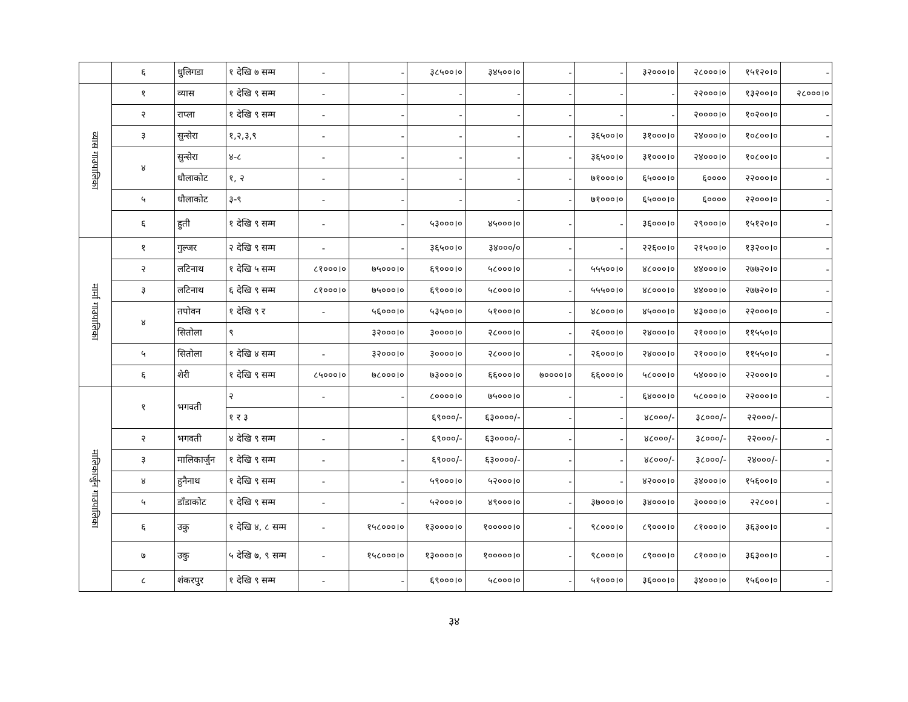| | ६ | धुलिगडा | १ देखि ७ सम्म | - | - | ३८५००।० | ३४५००।० | - | - | ३२०००।० | २८०००।० | १५१२०।० | - |
| व्यास गाउपालिका | १ | व्यास | १ देखि ९ सम्म | - | - | - | - | - | - | - | २२०००।० | १३२००।० | २८०००।० |
| | २ | राप्ला | १ देखि ९ सम्म | - | - | - | - | - | - | - | २००००।० | १०२००।० | - |
| | ३ | सुन्सेरा | १,२,३,९ | - | - | - | - | - | ३६५००।० | ३१०००।० | २४०००।० | १०८००।० | - |
| | ४ | सुन्सेरा | ४-८ | - | - | - | - | - | ३६५००।० | ३१०००।० | २४०००।० | १०८००।० | - |
| | | धौलाकोट | १, २ | - | - | - | - | - | ७१०००।० | ६५०००।० | ६०००० | २२०००।० | - |
| | ५ | धौलाकोट | ३-९ | - | - | - | - | - | ७१०००।० | ६५०००।० | ६०००० | २२०००।० | - |
| | ६ | हुती | १ देखि ९ सम्म | - | - | ५३०००।० | ४५०००।० | - | - | ३६०००।० | २९०००।० | १५१२०।० | - |
| मार्मा गाउपालिका | १ | गुल्जर | २ देखि ९ सम्म | - | - | ३६५००।० | ३४०००/० | - | - | २२६००।० | २१५००।० | १३२००।० | - |
| | २ | लटिनाथ | १ देखि ५ सम्म | ८१०००।० | ७५०००।० | ६९०००।० | ५८०००।० | - | ५५५००।० | ४८०००।० | ४४०००।० | २७७२०।० | - |
| | ३ | लटिनाथ | ६ देखि ९ सम्म | ८१०००।० | ७५०००।० | ६९०००।० | ५८०००।० | - | ५५५००।० | ४८०००।० | ४४०००।० | २७७२०।० | - |
| | ४ | तपोवन | १ देखि ९ र | - | ५६०००।० | ५३५००।० | ५१०००।० | - | ४८०००।० | ४५०००।० | ४३०००।० | २२०००।० | - |
| | | सितोला | ९ | | ३२०००।० | ३००००।० | २८०००।० | - | २६०००।० | २४०००।० | २१०००।० | ११५५०।० | |
| | ५ | सितोला | १ देखि ४ सम्म | - | ३२०००।० | ३००००।० | २८०००।० | - | २६०००।० | २४०००।० | २१०००।० | ११५५०।० | - |
| | ६ | शेरी | १ देखि ९ सम्म | ८५०००।० | ७८०००।० | ७३०००।० | ६६०००।० | ७००००।० | ६६०००।० | ५८०००।० | ५४०००।० | २२०००।० | - |
| मालिकार्जुन गाउपालिका | १ | भगवती | २ | - | - | ८००००।० | ७५०००।० | - | - | ६४०००।० | ५८०००।० | २२०००।० | - |
| | | | १ र ३ | | | ६९०००/- | ६३००००/- | - | - | ४८०००/- | ३८०००/- | २२०००/- | |
| | २ | भगवती | ४ देखि ९ सम्म | - | - | ६९०००/- | ६३००००/- | - | - | ४८०००/- | ३८०००/- | २२०००/- | - |
| | ३ | मालिकार्जुन | १ देखि ९ सम्म | - | - | ६९०००/- | ६३००००/- | - | - | ४८०००/- | ३८०००/- | २४०००/- | - |
| | ४ | हुनैनाथ | १ देखि ९ सम्म | - | - | ५९०००।० | ५२०००।० | - | - | ४२०००।० | ३४०००।० | १५६००।० | - |
| | ५ | डाँडाकोट | १ देखि ९ सम्म | - | - | ५२०००।० | ४९०००।० | - | ३७०००।० | ३४०००।० | ३००००।० | २२८००। | - |
| | ६ | उकु | १ देखि ४, ८ सम्म | - | १५८०००।० | १३००००।० | १०००००।० | - | ९८०००।० | ८९०००।० | ८१०००।० | ३६३००।० | - |
| | ७ | उकु | ५ देखि ७, ९ सम्म | - | १५८०००।० | १३००००।० | १०००००।० | - | ९८०००।० | ८९०००।० | ८१०००।० | ३६३००।० | - |
| | ८ | शंकरपुर | १ देखि ९ सम्म | - | - | ६९०००।० | ५८०००।० | - | ५१०००।० | ३६०००।० | ३४०००।० | १५६००।० | - |
३४